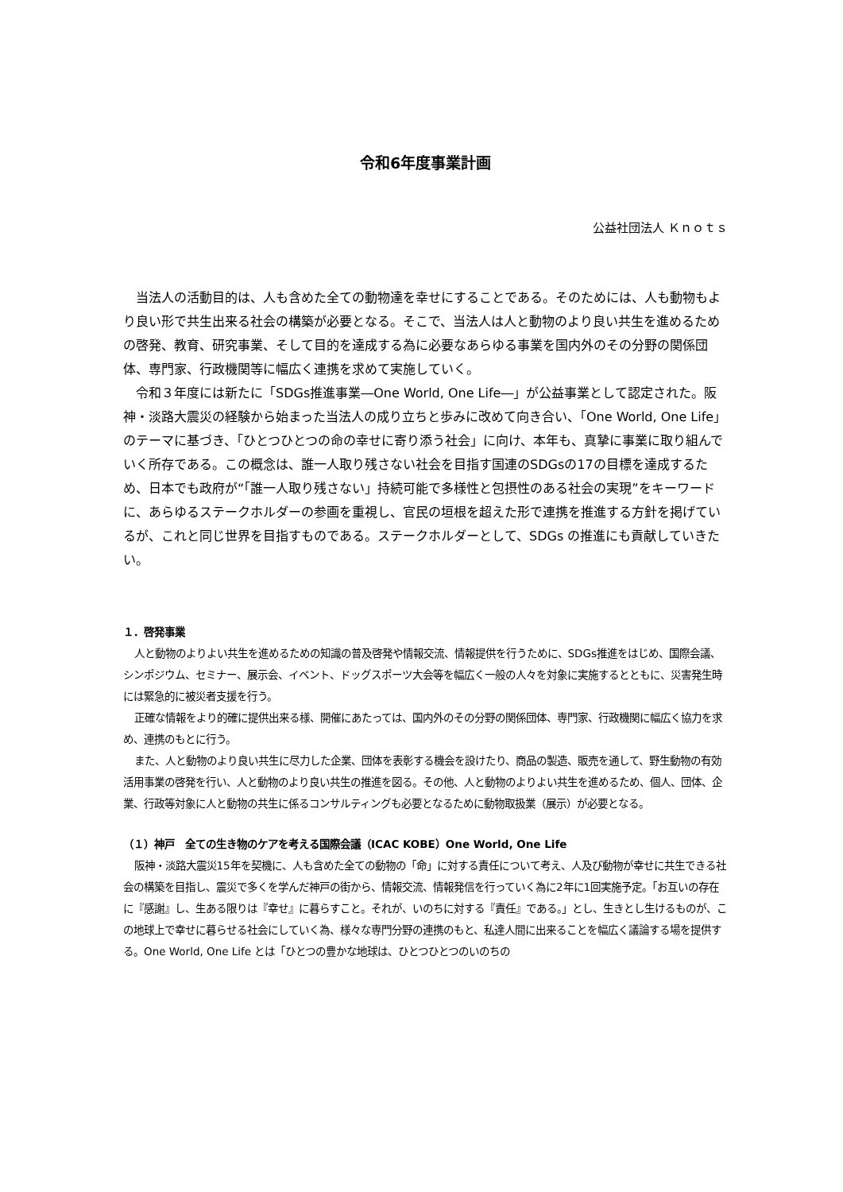令和6年度事業計画
公益社団法人 Ｋｎｏｔｓ
当法人の活動目的は、人も含めた全ての動物達を幸せにすることである。そのためには、人も動物もより良い形で共生出来る社会の構築が必要となる。そこで、当法人は人と動物のより良い共生を進めるための啓発、教育、研究事業、そして目的を達成する為に必要なあらゆる事業を国内外のその分野の関係団体、専門家、行政機関等に幅広く連携を求めて実施していく。
令和３年度には新たに「SDGs推進事業―One World, One Life―」が公益事業として認定された。阪神・淡路大震災の経験から始まった当法人の成り立ちと歩みに改めて向き合い、「One World, One Life」のテーマに基づき、「ひとつひとつの命の幸せに寄り添う社会」に向け、本年も、真摯に事業に取り組んでいく所存である。この概念は、誰一人取り残さない社会を目指す国連のSDGsの17の目標を達成するため、日本でも政府が“「誰一人取り残さない」持続可能で多様性と包摂性のある社会の実現”をキーワードに、あらゆるステークホルダーの参画を重視し、官民の垣根を超えた形で連携を推進する方針を掲げているが、これと同じ世界を目指すものである。ステークホルダーとして、SDGs の推進にも貢献していきたい。
１．啓発事業
人と動物のよりよい共生を進めるための知識の普及啓発や情報交流、情報提供を行うために、SDGs推進をはじめ、国際会議、シンポジウム、セミナー、展示会、イベント、ドッグスポーツ大会等を幅広く一般の人々を対象に実施するとともに、災害発生時には緊急的に被災者支援を行う。
正確な情報をより的確に提供出来る様、開催にあたっては、国内外のその分野の関係団体、専門家、行政機関に幅広く協力を求め、連携のもとに行う。
また、人と動物のより良い共生に尽力した企業、団体を表彰する機会を設けたり、商品の製造、販売を通して、野生動物の有効活用事業の啓発を行い、人と動物のより良い共生の推進を図る。その他、人と動物のよりよい共生を進めるため、個人、団体、企業、行政等対象に人と動物の共生に係るコンサルティングも必要となるために動物取扱業（展示）が必要となる。
（１）神戸　全ての生き物のケアを考える国際会議（ICAC KOBE）One World, One Life
阪神・淡路大震災15年を契機に、人も含めた全ての動物の「命」に対する責任について考え、人及び動物が幸せに共生できる社会の構築を目指し、震災で多くを学んだ神戸の街から、情報交流、情報発信を行っていく為に2年に1回実施予定。「お互いの存在に『感謝』し、生ある限りは『幸せ』に暮らすこと。それが、いのちに対する『責任』である。」とし、生きとし生けるものが、この地球上で幸せに暮らせる社会にしていく為、様々な専門分野の連携のもと、私達人間に出来ることを幅広く議論する場を提供する。One World, One Life とは「ひとつの豊かな地球は、ひとつひとつのいのちの